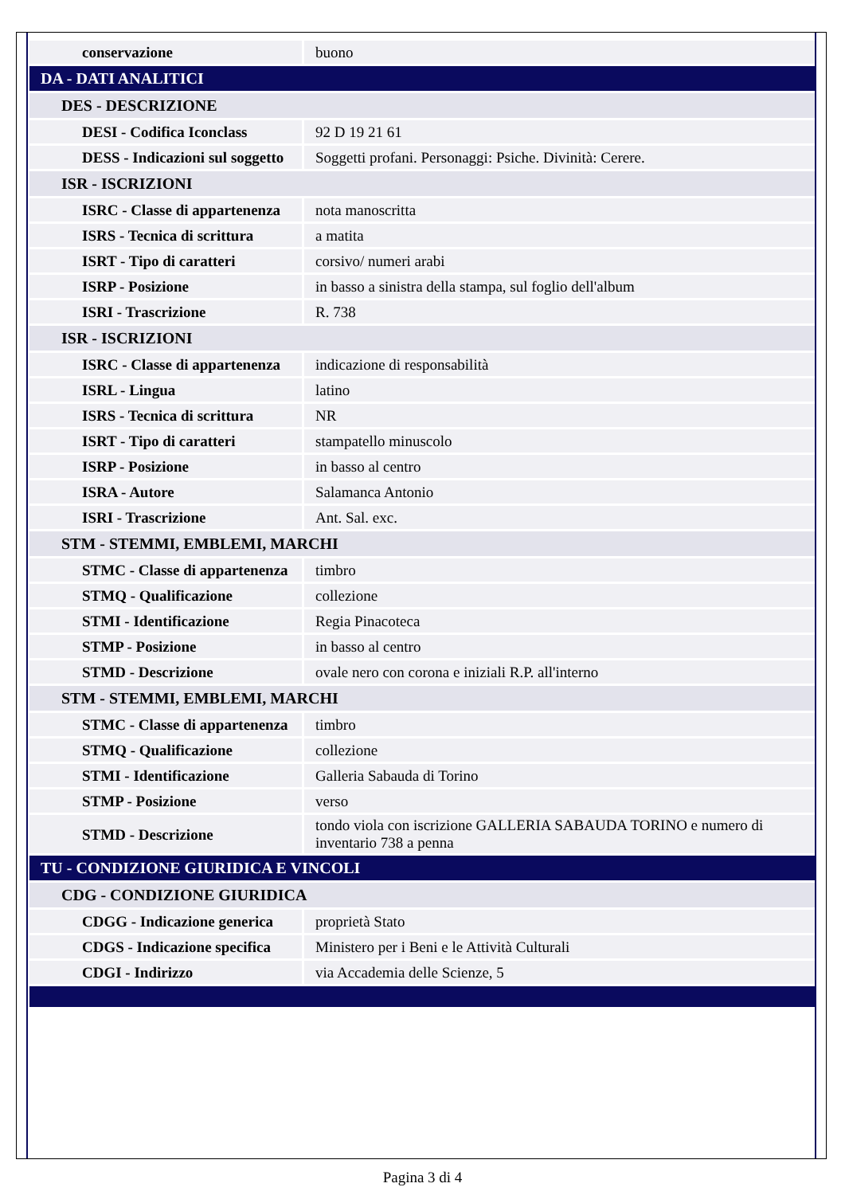| conservazione | buono |
| DA - DATI ANALITICI | |
| DES - DESCRIZIONE | |
| DESI - Codifica Iconclass | 92 D 19 21 61 |
| DESS - Indicazioni sul soggetto | Soggetti profani. Personaggi: Psiche. Divinità: Cerere. |
| ISR - ISCRIZIONI | |
| ISRC - Classe di appartenenza | nota manoscritta |
| ISRS - Tecnica di scrittura | a matita |
| ISRT - Tipo di caratteri | corsivo/ numeri arabi |
| ISRP - Posizione | in basso a sinistra della stampa, sul foglio dell'album |
| ISRI - Trascrizione | R. 738 |
| ISR - ISCRIZIONI | |
| ISRC - Classe di appartenenza | indicazione di responsabilità |
| ISRL - Lingua | latino |
| ISRS - Tecnica di scrittura | NR |
| ISRT - Tipo di caratteri | stampatello minuscolo |
| ISRP - Posizione | in basso al centro |
| ISRA - Autore | Salamanca Antonio |
| ISRI - Trascrizione | Ant. Sal. exc. |
| STM - STEMMI, EMBLEMI, MARCHI | |
| STMC - Classe di appartenenza | timbro |
| STMQ - Qualificazione | collezione |
| STMI - Identificazione | Regia Pinacoteca |
| STMP - Posizione | in basso al centro |
| STMD - Descrizione | ovale nero con corona e iniziali R.P. all'interno |
| STM - STEMMI, EMBLEMI, MARCHI | |
| STMC - Classe di appartenenza | timbro |
| STMQ - Qualificazione | collezione |
| STMI - Identificazione | Galleria Sabauda di Torino |
| STMP - Posizione | verso |
| STMD - Descrizione | tondo viola con iscrizione GALLERIA SABAUDA TORINO e numero di inventario 738 a penna |
| TU - CONDIZIONE GIURIDICA E VINCOLI | |
| CDG - CONDIZIONE GIURIDICA | |
| CDGG - Indicazione generica | proprietà Stato |
| CDGS - Indicazione specifica | Ministero per i Beni e le Attività Culturali |
| CDGI - Indirizzo | via Accademia delle Scienze, 5 |
Pagina 3 di 4